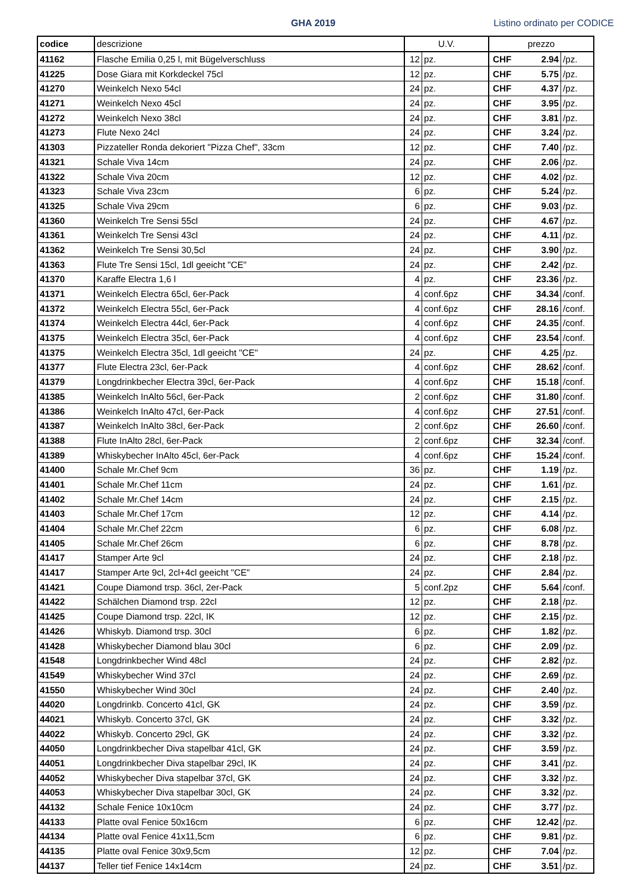GHA 2019 Listino ordinato per CODICE
| codice | descrizione | U.V. | | prezzo | | |
| --- | --- | --- | --- | --- | --- | --- |
| 41162 | Flasche Emilia 0,25 l, mit Bügelverschluss | 12 | pz. | CHF | 2.94 | /pz. |
| 41225 | Dose Giara mit Korkdeckel 75cl | 12 | pz. | CHF | 5.75 | /pz. |
| 41270 | Weinkelch Nexo 54cl | 24 | pz. | CHF | 4.37 | /pz. |
| 41271 | Weinkelch Nexo 45cl | 24 | pz. | CHF | 3.95 | /pz. |
| 41272 | Weinkelch Nexo 38cl | 24 | pz. | CHF | 3.81 | /pz. |
| 41273 | Flute Nexo 24cl | 24 | pz. | CHF | 3.24 | /pz. |
| 41303 | Pizzateller Ronda dekoriert "Pizza Chef", 33cm | 12 | pz. | CHF | 7.40 | /pz. |
| 41321 | Schale Viva 14cm | 24 | pz. | CHF | 2.06 | /pz. |
| 41322 | Schale Viva 20cm | 12 | pz. | CHF | 4.02 | /pz. |
| 41323 | Schale Viva 23cm | 6 | pz. | CHF | 5.24 | /pz. |
| 41325 | Schale Viva 29cm | 6 | pz. | CHF | 9.03 | /pz. |
| 41360 | Weinkelch Tre Sensi 55cl | 24 | pz. | CHF | 4.67 | /pz. |
| 41361 | Weinkelch Tre Sensi 43cl | 24 | pz. | CHF | 4.11 | /pz. |
| 41362 | Weinkelch Tre Sensi 30,5cl | 24 | pz. | CHF | 3.90 | /pz. |
| 41363 | Flute Tre Sensi 15cl, 1dl geeicht "CE" | 24 | pz. | CHF | 2.42 | /pz. |
| 41370 | Karaffe Electra 1,6 l | 4 | pz. | CHF | 23.36 | /pz. |
| 41371 | Weinkelch Electra 65cl, 6er-Pack | 4 | conf.6pz | CHF | 34.34 | /conf. |
| 41372 | Weinkelch Electra 55cl, 6er-Pack | 4 | conf.6pz | CHF | 28.16 | /conf. |
| 41374 | Weinkelch Electra 44cl, 6er-Pack | 4 | conf.6pz | CHF | 24.35 | /conf. |
| 41375 | Weinkelch Electra 35cl, 6er-Pack | 4 | conf.6pz | CHF | 23.54 | /conf. |
| 41375 | Weinkelch Electra 35cl, 1dl geeicht "CE" | 24 | pz. | CHF | 4.25 | /pz. |
| 41377 | Flute Electra 23cl, 6er-Pack | 4 | conf.6pz | CHF | 28.62 | /conf. |
| 41379 | Longdrinkbecher Electra 39cl, 6er-Pack | 4 | conf.6pz | CHF | 15.18 | /conf. |
| 41385 | Weinkelch InAlto 56cl, 6er-Pack | 2 | conf.6pz | CHF | 31.80 | /conf. |
| 41386 | Weinkelch InAlto 47cl, 6er-Pack | 4 | conf.6pz | CHF | 27.51 | /conf. |
| 41387 | Weinkelch InAlto 38cl, 6er-Pack | 2 | conf.6pz | CHF | 26.60 | /conf. |
| 41388 | Flute InAlto 28cl, 6er-Pack | 2 | conf.6pz | CHF | 32.34 | /conf. |
| 41389 | Whiskybecher InAlto 45cl, 6er-Pack | 4 | conf.6pz | CHF | 15.24 | /conf. |
| 41400 | Schale Mr.Chef 9cm | 36 | pz. | CHF | 1.19 | /pz. |
| 41401 | Schale Mr.Chef 11cm | 24 | pz. | CHF | 1.61 | /pz. |
| 41402 | Schale Mr.Chef 14cm | 24 | pz. | CHF | 2.15 | /pz. |
| 41403 | Schale Mr.Chef 17cm | 12 | pz. | CHF | 4.14 | /pz. |
| 41404 | Schale Mr.Chef 22cm | 6 | pz. | CHF | 6.08 | /pz. |
| 41405 | Schale Mr.Chef 26cm | 6 | pz. | CHF | 8.78 | /pz. |
| 41417 | Stamper Arte 9cl | 24 | pz. | CHF | 2.18 | /pz. |
| 41417 | Stamper Arte 9cl, 2cl+4cl geeicht "CE" | 24 | pz. | CHF | 2.84 | /pz. |
| 41421 | Coupe Diamond trsp. 36cl, 2er-Pack | 5 | conf.2pz | CHF | 5.64 | /conf. |
| 41422 | Schälchen Diamond trsp. 22cl | 12 | pz. | CHF | 2.18 | /pz. |
| 41425 | Coupe Diamond trsp. 22cl, IK | 12 | pz. | CHF | 2.15 | /pz. |
| 41426 | Whiskyb. Diamond trsp. 30cl | 6 | pz. | CHF | 1.82 | /pz. |
| 41428 | Whiskybecher Diamond blau 30cl | 6 | pz. | CHF | 2.09 | /pz. |
| 41548 | Longdrinkbecher Wind 48cl | 24 | pz. | CHF | 2.82 | /pz. |
| 41549 | Whiskybecher Wind 37cl | 24 | pz. | CHF | 2.69 | /pz. |
| 41550 | Whiskybecher Wind 30cl | 24 | pz. | CHF | 2.40 | /pz. |
| 44020 | Longdrinkb. Concerto 41cl, GK | 24 | pz. | CHF | 3.59 | /pz. |
| 44021 | Whiskyb. Concerto 37cl, GK | 24 | pz. | CHF | 3.32 | /pz. |
| 44022 | Whiskyb. Concerto 29cl, GK | 24 | pz. | CHF | 3.32 | /pz. |
| 44050 | Longdrinkbecher Diva stapelbar 41cl, GK | 24 | pz. | CHF | 3.59 | /pz. |
| 44051 | Longdrinkbecher Diva stapelbar 29cl, IK | 24 | pz. | CHF | 3.41 | /pz. |
| 44052 | Whiskybecher Diva stapelbar 37cl, GK | 24 | pz. | CHF | 3.32 | /pz. |
| 44053 | Whiskybecher Diva stapelbar 30cl, GK | 24 | pz. | CHF | 3.32 | /pz. |
| 44132 | Schale Fenice 10x10cm | 24 | pz. | CHF | 3.77 | /pz. |
| 44133 | Platte oval Fenice 50x16cm | 6 | pz. | CHF | 12.42 | /pz. |
| 44134 | Platte oval Fenice 41x11,5cm | 6 | pz. | CHF | 9.81 | /pz. |
| 44135 | Platte oval Fenice 30x9,5cm | 12 | pz. | CHF | 7.04 | /pz. |
| 44137 | Teller tief Fenice 14x14cm | 24 | pz. | CHF | 3.51 | /pz. |